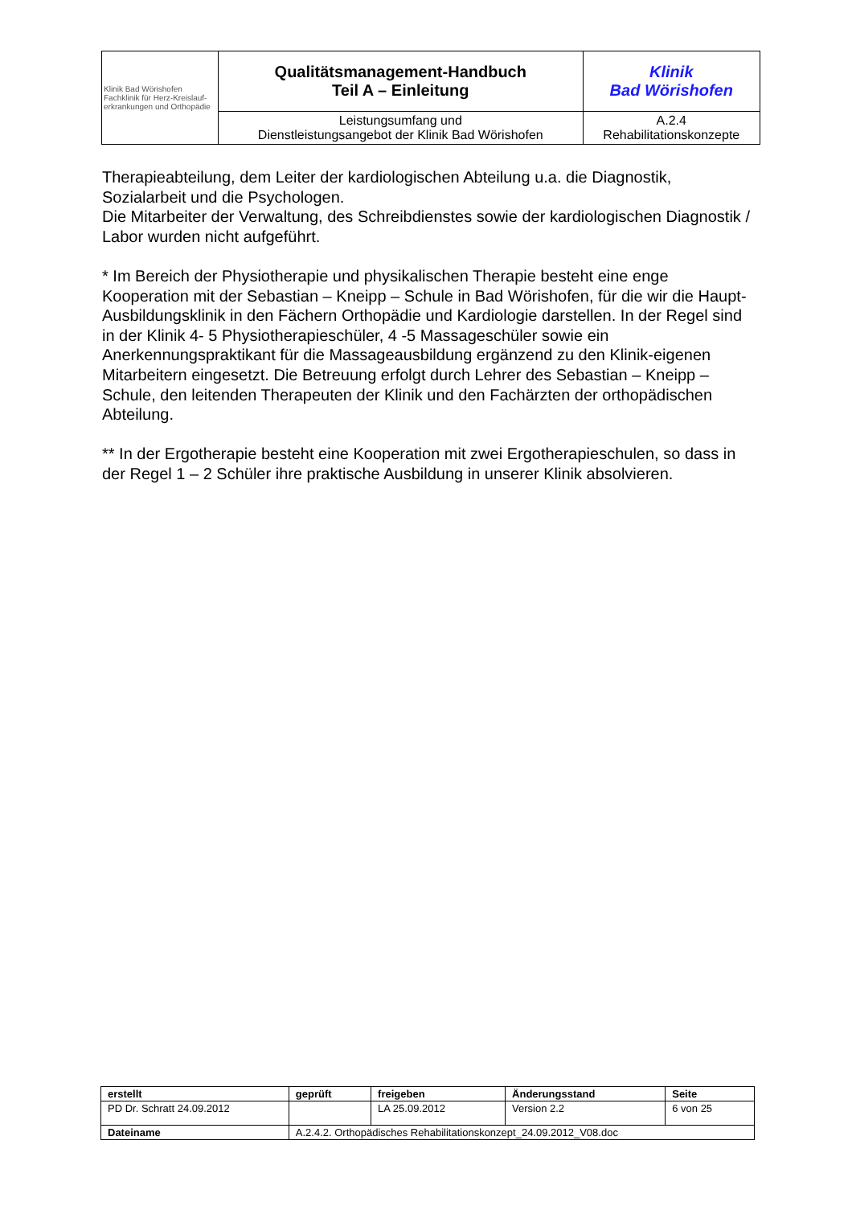| Klinik Bad Wörishofen Fachklinik für Herz-Kreislauf- erkrankungen und Orthopädie | Qualitätsmanagement-Handbuch Teil A – Einleitung | Klinik Bad Wörishofen |
| | Leistungsumfang und Dienstleistungsangebot der Klinik Bad Wörishofen | A.2.4 Rehabilitationskonzepte |
Therapieabteilung, dem Leiter der kardiologischen Abteilung u.a. die Diagnostik, Sozialarbeit und die Psychologen.
Die Mitarbeiter der Verwaltung, des Schreibdienstes sowie der kardiologischen Diagnostik / Labor wurden nicht aufgeführt.
* Im Bereich der Physiotherapie und physikalischen Therapie besteht eine enge Kooperation mit der Sebastian – Kneipp – Schule in Bad Wörishofen, für die wir die Haupt-Ausbildungsklinik in den Fächern Orthopädie und Kardiologie darstellen. In der Regel sind in der Klinik 4- 5 Physiotherapieschüler, 4 -5 Massageschüler sowie ein Anerkennungspraktikant für die Massageausbildung ergänzend zu den Klinik-eigenen Mitarbeitern eingesetzt. Die Betreuung erfolgt durch Lehrer des Sebastian – Kneipp – Schule, den leitenden Therapeuten der Klinik und den Fachärzten der orthopädischen Abteilung.
** In der Ergotherapie besteht eine Kooperation mit zwei Ergotherapieschulen, so dass in der Regel 1 – 2 Schüler ihre praktische Ausbildung in unserer Klinik absolvieren.
| erstellt | geprüft | freigeben | Änderungsstand | Seite |
| PD Dr. Schratt 24.09.2012 | | LA 25.09.2012 | Version 2.2 | 6 von 25 |
| Dateiname | A.2.4.2. Orthopädisches Rehabilitationskonzept_24.09.2012_V08.doc | | | |